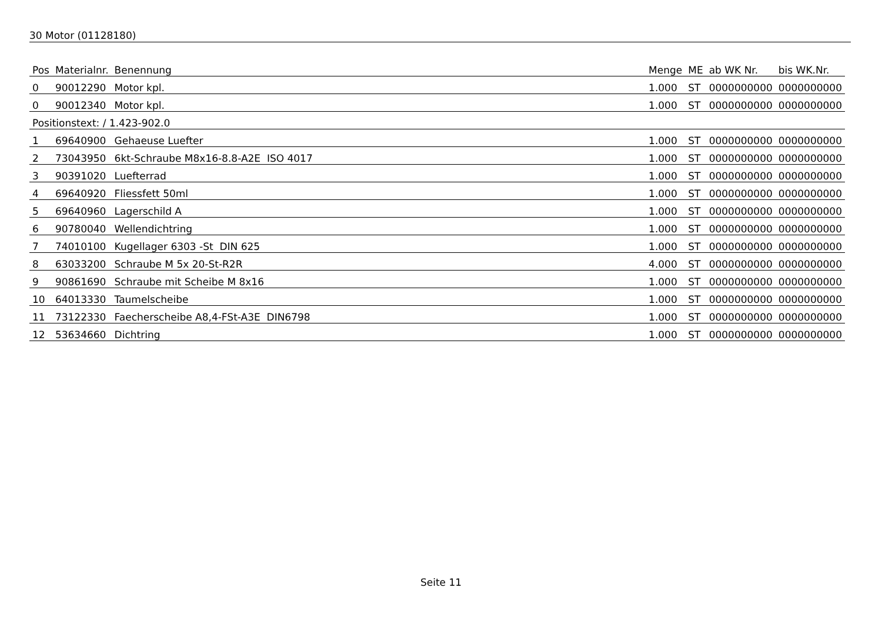30 Motor (01128180)
| Pos | Materialnr. | Benennung | Menge | ME | ab WK Nr. | bis WK.Nr. |
| --- | --- | --- | --- | --- | --- | --- |
| 0 | 90012290 | Motor kpl. | 1.000 | ST | 0000000000 | 0000000000 |
| 0 | 90012340 | Motor kpl. | 1.000 | ST | 0000000000 | 0000000000 |
| Positionstext: / 1.423-902.0 | | | | | | |
| 1 | 69640900 | Gehaeuse Luefter | 1.000 | ST | 0000000000 | 0000000000 |
| 2 | 73043950 | 6kt-Schraube M8x16-8.8-A2E ISO 4017 | 1.000 | ST | 0000000000 | 0000000000 |
| 3 | 90391020 | Luefterrad | 1.000 | ST | 0000000000 | 0000000000 |
| 4 | 69640920 | Fliessfett 50ml | 1.000 | ST | 0000000000 | 0000000000 |
| 5 | 69640960 | Lagerschild A | 1.000 | ST | 0000000000 | 0000000000 |
| 6 | 90780040 | Wellendichtring | 1.000 | ST | 0000000000 | 0000000000 |
| 7 | 74010100 | Kugellager 6303 -St DIN 625 | 1.000 | ST | 0000000000 | 0000000000 |
| 8 | 63033200 | Schraube M 5x 20-St-R2R | 4.000 | ST | 0000000000 | 0000000000 |
| 9 | 90861690 | Schraube mit Scheibe M 8x16 | 1.000 | ST | 0000000000 | 0000000000 |
| 10 | 64013330 | Taumelscheibe | 1.000 | ST | 0000000000 | 0000000000 |
| 11 | 73122330 | Faecherscheibe A8,4-FSt-A3E DIN6798 | 1.000 | ST | 0000000000 | 0000000000 |
| 12 | 53634660 | Dichtring | 1.000 | ST | 0000000000 | 0000000000 |
Seite 11